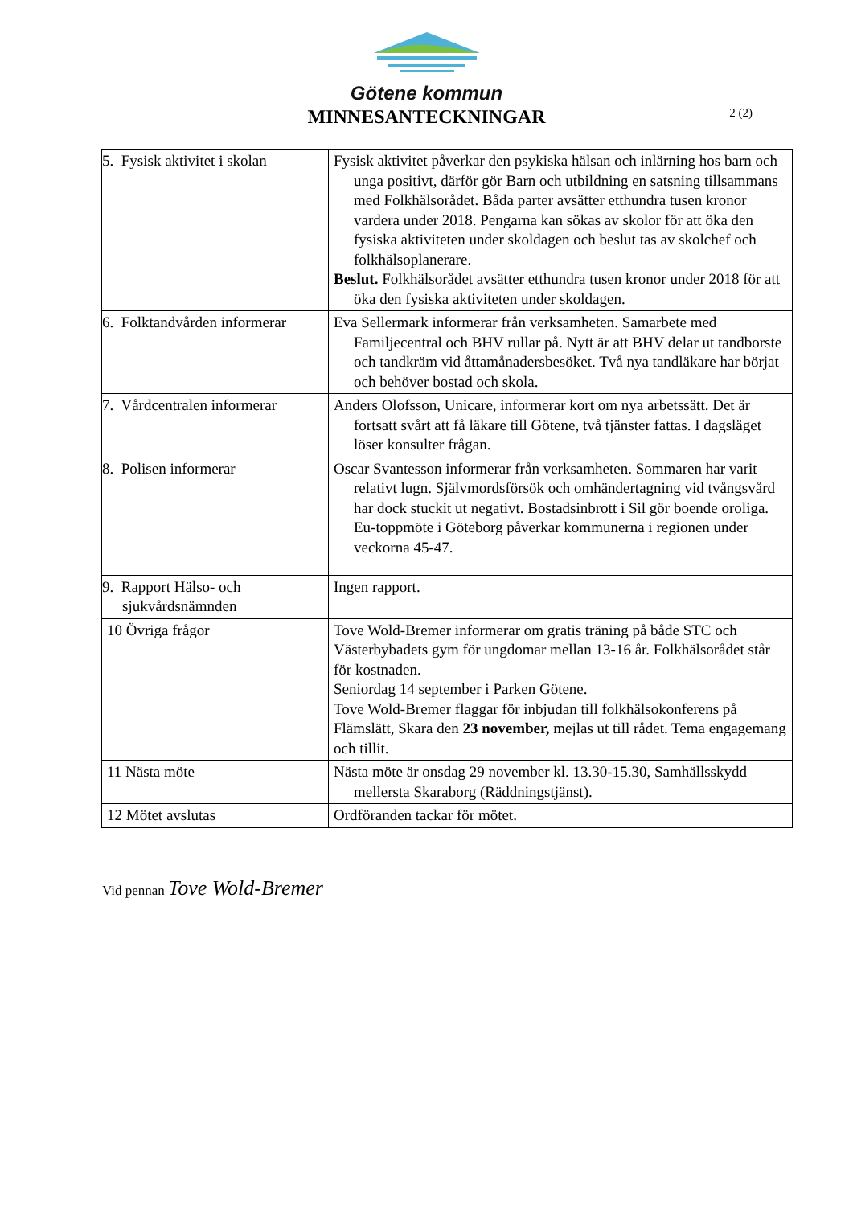Götene kommun
MINNESANTECKNINGAR
2 (2)
| 5. Fysisk aktivitet i skolan | Fysisk aktivitet påverkar den psykiska hälsan och inlärning hos barn och unga positivt, därför gör Barn och utbildning en satsning tillsammans med Folkhälsorådet. Båda parter avsätter etthundra tusen kronor vardera under 2018. Pengarna kan sökas av skolor för att öka den fysiska aktiviteten under skoldagen och beslut tas av skolchef och folkhälsoplanerare. Beslut. Folkhälsorådet avsätter etthundra tusen kronor under 2018 för att öka den fysiska aktiviteten under skoldagen. |
| 6. Folktandvården informerar | Eva Sellermark informerar från verksamheten. Samarbete med Familjecentral och BHV rullar på. Nytt är att BHV delar ut tandborste och tandkräm vid åttamånadersbesöket. Två nya tandläkare har börjat och behöver bostad och skola. |
| 7. Vårdcentralen informerar | Anders Olofsson, Unicare, informerar kort om nya arbetssätt. Det är fortsatt svårt att få läkare till Götene, två tjänster fattas. I dagsläget löser konsulter frågan. |
| 8. Polisen informerar | Oscar Svantesson informerar från verksamheten. Sommaren har varit relativt lugn. Självmordsförsök och omhändertagning vid tvångsvård har dock stuckit ut negativt. Bostadsinbrott i Sil gör boende oroliga. Eu-toppmöte i Göteborg påverkar kommunerna i regionen under veckorna 45-47. |
| 9. Rapport Hälso- och sjukvårdsnämnden | Ingen rapport. |
| 10 Övriga frågor | Tove Wold-Bremer informerar om gratis träning på både STC och Västerbybadets gym för ungdomar mellan 13-16 år. Folkhälsorådet står för kostnaden. Seniordag 14 september i Parken Götene. Tove Wold-Bremer flaggar för inbjudan till folkhälsokonferens på Flämslätt, Skara den 23 november, mejlas ut till rådet. Tema engagemang och tillit. |
| 11 Nästa möte | Nästa möte är onsdag 29 november kl. 13.30-15.30, Samhällsskydd mellersta Skaraborg (Räddningstjänst). |
| 12 Mötet avslutas | Ordföranden tackar för mötet. |
Vid pennan Tove Wold-Bremer